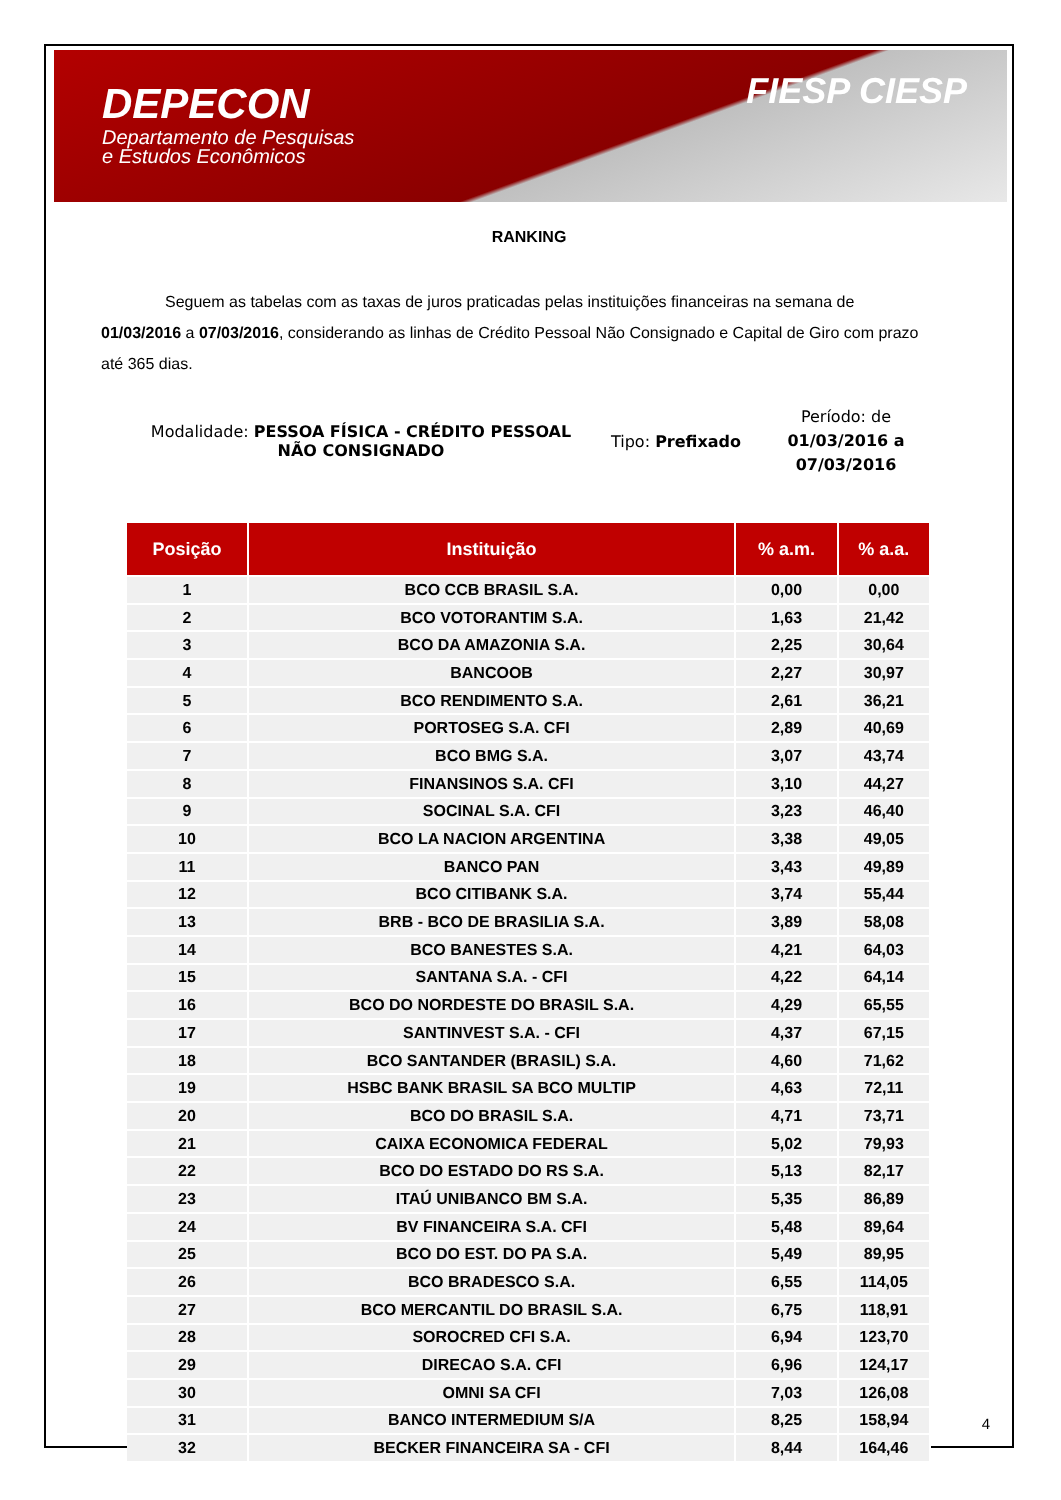DEPECON
Departamento de Pesquisas
e Estudos Econômicos
FIESP CIESP
RANKING
Seguem as tabelas com as taxas de juros praticadas pelas instituições financeiras na semana de 01/03/2016 a 07/03/2016, considerando as linhas de Crédito Pessoal Não Consignado e Capital de Giro com prazo até 365 dias.
Modalidade: PESSOA FÍSICA - CRÉDITO PESSOAL NÃO CONSIGNADO
Tipo: Prefixado
Período: de 01/03/2016 a 07/03/2016
| Posição | Instituição | % a.m. | % a.a. |
| --- | --- | --- | --- |
| 1 | BCO CCB BRASIL S.A. | 0,00 | 0,00 |
| 2 | BCO VOTORANTIM S.A. | 1,63 | 21,42 |
| 3 | BCO DA AMAZONIA S.A. | 2,25 | 30,64 |
| 4 | BANCOOB | 2,27 | 30,97 |
| 5 | BCO RENDIMENTO S.A. | 2,61 | 36,21 |
| 6 | PORTOSEG S.A. CFI | 2,89 | 40,69 |
| 7 | BCO BMG S.A. | 3,07 | 43,74 |
| 8 | FINANSINOS S.A. CFI | 3,10 | 44,27 |
| 9 | SOCINAL S.A. CFI | 3,23 | 46,40 |
| 10 | BCO LA NACION ARGENTINA | 3,38 | 49,05 |
| 11 | BANCO PAN | 3,43 | 49,89 |
| 12 | BCO CITIBANK S.A. | 3,74 | 55,44 |
| 13 | BRB - BCO DE BRASILIA S.A. | 3,89 | 58,08 |
| 14 | BCO BANESTES S.A. | 4,21 | 64,03 |
| 15 | SANTANA S.A. - CFI | 4,22 | 64,14 |
| 16 | BCO DO NORDESTE DO BRASIL S.A. | 4,29 | 65,55 |
| 17 | SANTINVEST S.A. - CFI | 4,37 | 67,15 |
| 18 | BCO SANTANDER (BRASIL) S.A. | 4,60 | 71,62 |
| 19 | HSBC BANK BRASIL SA BCO MULTIP | 4,63 | 72,11 |
| 20 | BCO DO BRASIL S.A. | 4,71 | 73,71 |
| 21 | CAIXA ECONOMICA FEDERAL | 5,02 | 79,93 |
| 22 | BCO DO ESTADO DO RS S.A. | 5,13 | 82,17 |
| 23 | ITAÚ UNIBANCO BM S.A. | 5,35 | 86,89 |
| 24 | BV FINANCEIRA S.A. CFI | 5,48 | 89,64 |
| 25 | BCO DO EST. DO PA S.A. | 5,49 | 89,95 |
| 26 | BCO BRADESCO S.A. | 6,55 | 114,05 |
| 27 | BCO MERCANTIL DO BRASIL S.A. | 6,75 | 118,91 |
| 28 | SOROCRED CFI S.A. | 6,94 | 123,70 |
| 29 | DIRECAO S.A. CFI | 6,96 | 124,17 |
| 30 | OMNI SA CFI | 7,03 | 126,08 |
| 31 | BANCO INTERMEDIUM S/A | 8,25 | 158,94 |
| 32 | BECKER FINANCEIRA SA - CFI | 8,44 | 164,46 |
4